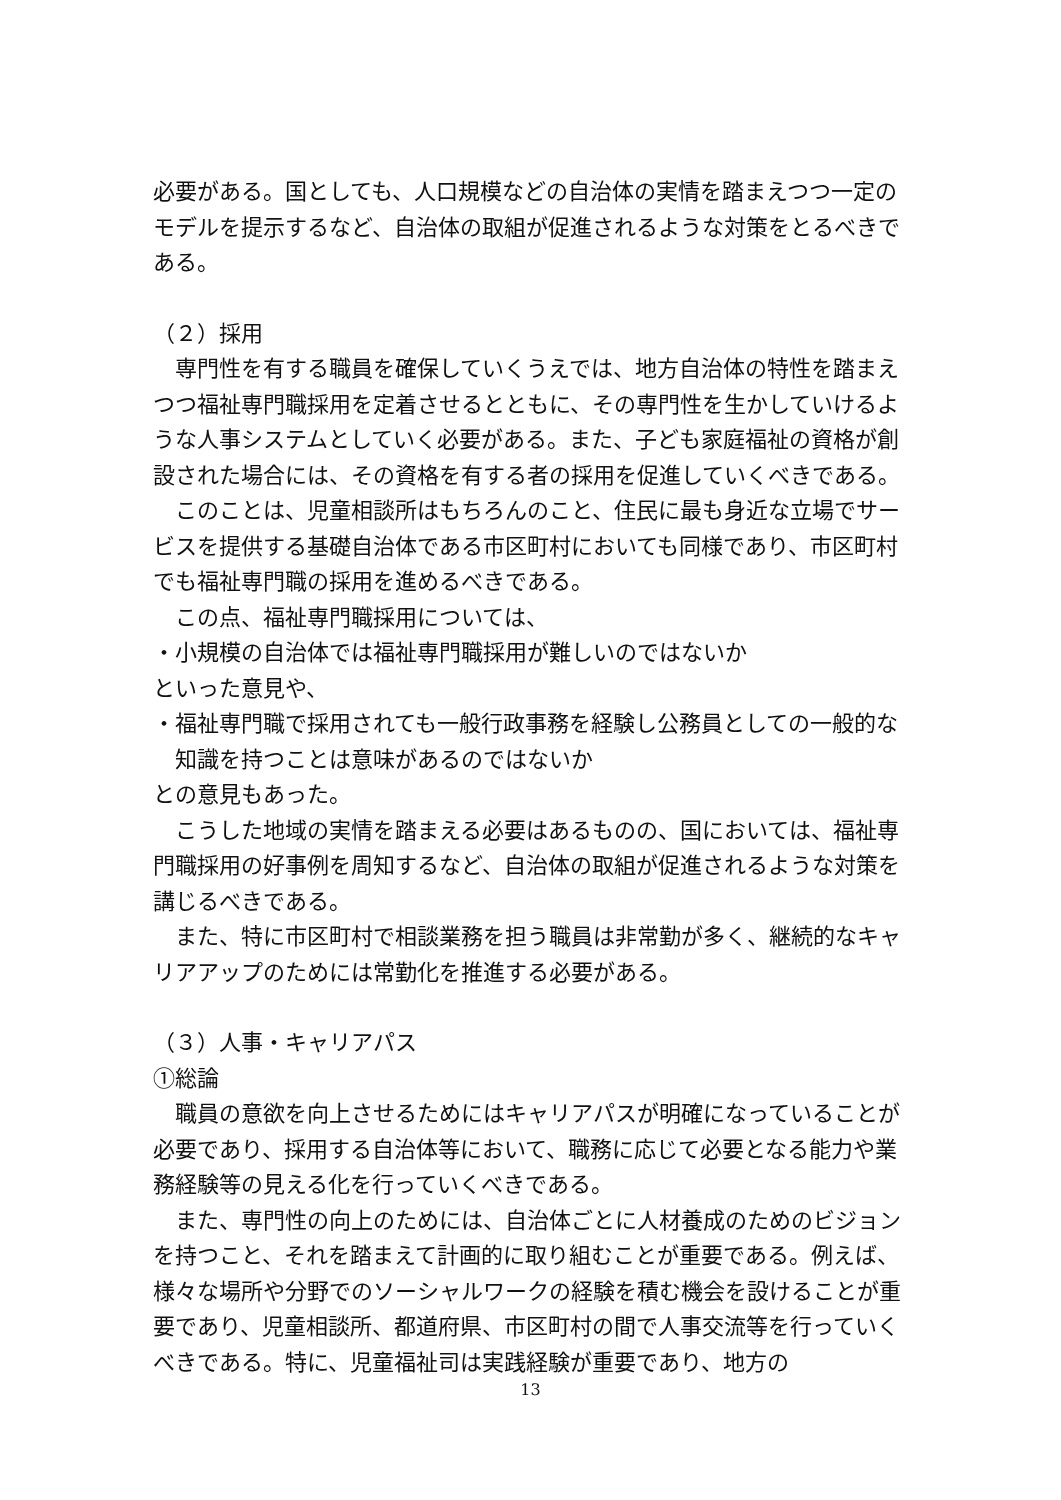必要がある。国としても、人口規模などの自治体の実情を踏まえつつ一定のモデルを提示するなど、自治体の取組が促進されるような対策をとるべきである。
（２）採用
専門性を有する職員を確保していくうえでは、地方自治体の特性を踏まえつつ福祉専門職採用を定着させるとともに、その専門性を生かしていけるような人事システムとしていく必要がある。また、子ども家庭福祉の資格が創設された場合には、その資格を有する者の採用を促進していくべきである。
このことは、児童相談所はもちろんのこと、住民に最も身近な立場でサービスを提供する基礎自治体である市区町村においても同様であり、市区町村でも福祉専門職の採用を進めるべきである。
この点、福祉専門職採用については、
・小規模の自治体では福祉専門職採用が難しいのではないか
といった意見や、
・福祉専門職で採用されても一般行政事務を経験し公務員としての一般的な知識を持つことは意味があるのではないか
との意見もあった。
こうした地域の実情を踏まえる必要はあるものの、国においては、福祉専門職採用の好事例を周知するなど、自治体の取組が促進されるような対策を講じるべきである。
また、特に市区町村で相談業務を担う職員は非常勤が多く、継続的なキャリアアップのためには常勤化を推進する必要がある。
（３）人事・キャリアパス
①総論
職員の意欲を向上させるためにはキャリアパスが明確になっていることが必要であり、採用する自治体等において、職務に応じて必要となる能力や業務経験等の見える化を行っていくべきである。
また、専門性の向上のためには、自治体ごとに人材養成のためのビジョンを持つこと、それを踏まえて計画的に取り組むことが重要である。例えば、様々な場所や分野でのソーシャルワークの経験を積む機会を設けることが重要であり、児童相談所、都道府県、市区町村の間で人事交流等を行っていくべきである。特に、児童福祉司は実践経験が重要であり、地方の
13